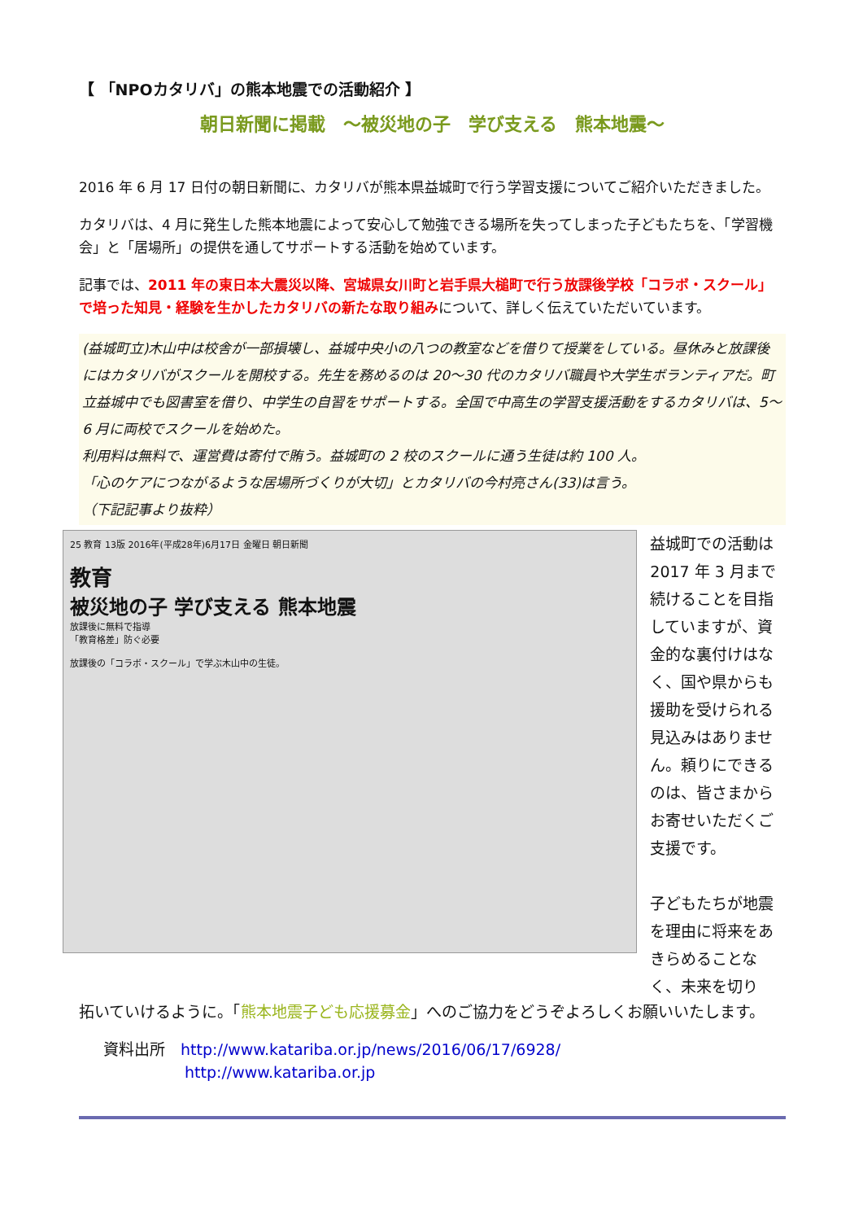【 「NPOカタリバ」の熊本地震での活動紹介 】
朝日新聞に掲載　～被災地の子　学び支える　熊本地震～
2016 年 6 月 17 日付の朝日新聞に、カタリバが熊本県益城町で行う学習支援についてご紹介いただきました。
カタリバは、4 月に発生した熊本地震によって安心して勉強できる場所を失ってしまった子どもたちを、「学習機会」と「居場所」の提供を通してサポートする活動を始めています。
記事では、2011 年の東日本大震災以降、宮城県女川町と岩手県大槌町で行う放課後学校「コラボ・スクール」で培った知見・経験を生かしたカタリバの新たな取り組みについて、詳しく伝えていただいています。
(益城町立)木山中は校舎が一部損壊し、益城中央小の八つの教室などを借りて授業をしている。昼休みと放課後にはカタリバがスクールを開校する。先生を務めるのは 20～30 代のカタリバ職員や大学生ボランティアだ。町立益城中でも図書室を借り、中学生の自習をサポートする。全国で中高生の学習支援活動をするカタリバは、5～6 月に両校でスクールを始めた。
利用料は無料で、運営費は寄付で賄う。益城町の 2 校のスクールに通う生徒は約 100 人。
「心のケアにつながるような居場所づくりが大切」とカタリバの今村亮さん(33)は言う。
（下記記事より抜粋）
25 教育 13版 2016年(平成28年)6月17日 金曜日 朝日新聞
教育
被災地の子 学び支える 熊本地震
放課後に無料で指導
「教育格差」防ぐ必要
放課後の「コラボ・スクール」で学ぶ木山中の生徒。
益城町での活動は 2017 年 3 月まで続けることを目指していますが、資金的な裏付けはなく、国や県からも援助を受けられる見込みはありません。頼りにできるのは、皆さまからお寄せいただくご支援です。
子どもたちが地震を理由に将来をあきらめることなく、未来を切り
拓いていけるように。「熊本地震子ども応援募金」へのご協力をどうぞよろしくお願いいたします。
資料出所　http://www.katariba.or.jp/news/2016/06/17/6928/
http://www.katariba.or.jp